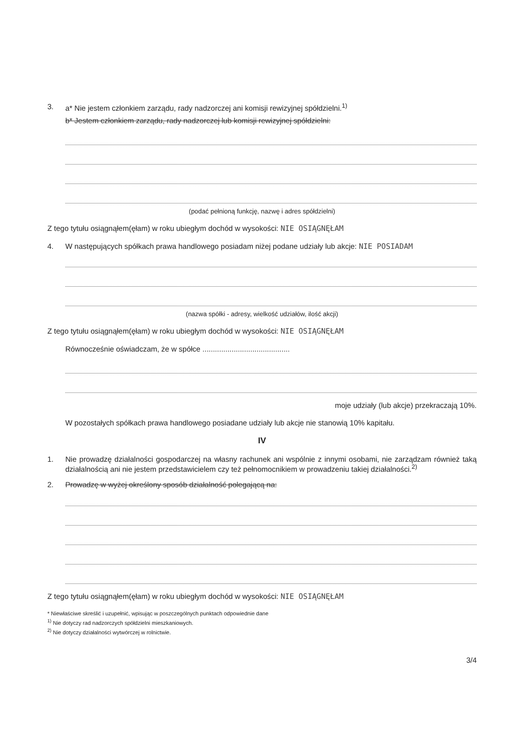3. a* Nie jestem członkiem zarządu, rady nadzorczej ani komisji rewizyjnej spółdzielni.<sup>1)</sup>
b* Jestem członkiem zarządu, rady nadzorczej lub komisji rewizyjnej spółdzielni:
(podać pełnioną funkcję, nazwę i adres spółdzielni)
Z tego tytułu osiągnąłem(ęłam) w roku ubiegłym dochód w wysokości: NIE OSIĄGNĘŁAM
4. W następujących spółkach prawa handlowego posiadam niżej podane udziały lub akcje: NIE POSIADAM
(nazwa spółki - adresy, wielkość udziałów, ilość akcji)
Z tego tytułu osiągnąłem(ęłam) w roku ubiegłym dochód w wysokości: NIE OSIĄGNĘŁAM
Równocześnie oświadczam, że w spółce ..........................................
moje udziały (lub akcje) przekraczają 10%.
W pozostałych spółkach prawa handlowego posiadane udziały lub akcje nie stanowią 10% kapitału.
IV
1. Nie prowadzę działalności gospodarczej na własny rachunek ani wspólnie z innymi osobami, nie zarządzam również taką działalnością ani nie jestem przedstawicielem czy też pełnomocnikiem w prowadzeniu takiej działalności.<sup>2)</sup>
2. Prowadzę w wyżej określony sposób działalność polegającą na:
Z tego tytułu osiągnąłem(ęłam) w roku ubiegłym dochód w wysokości: NIE OSIĄGNĘŁAM
* Niewłaściwe skreślić i uzupełnić, wpisując w poszczególnych punktach odpowiednie dane
<sup>1)</sup> Nie dotyczy rad nadzorczych spółdzielni mieszkaniowych.
<sup>2)</sup> Nie dotyczy działalności wytwórczej w rolnictwie.
3/4